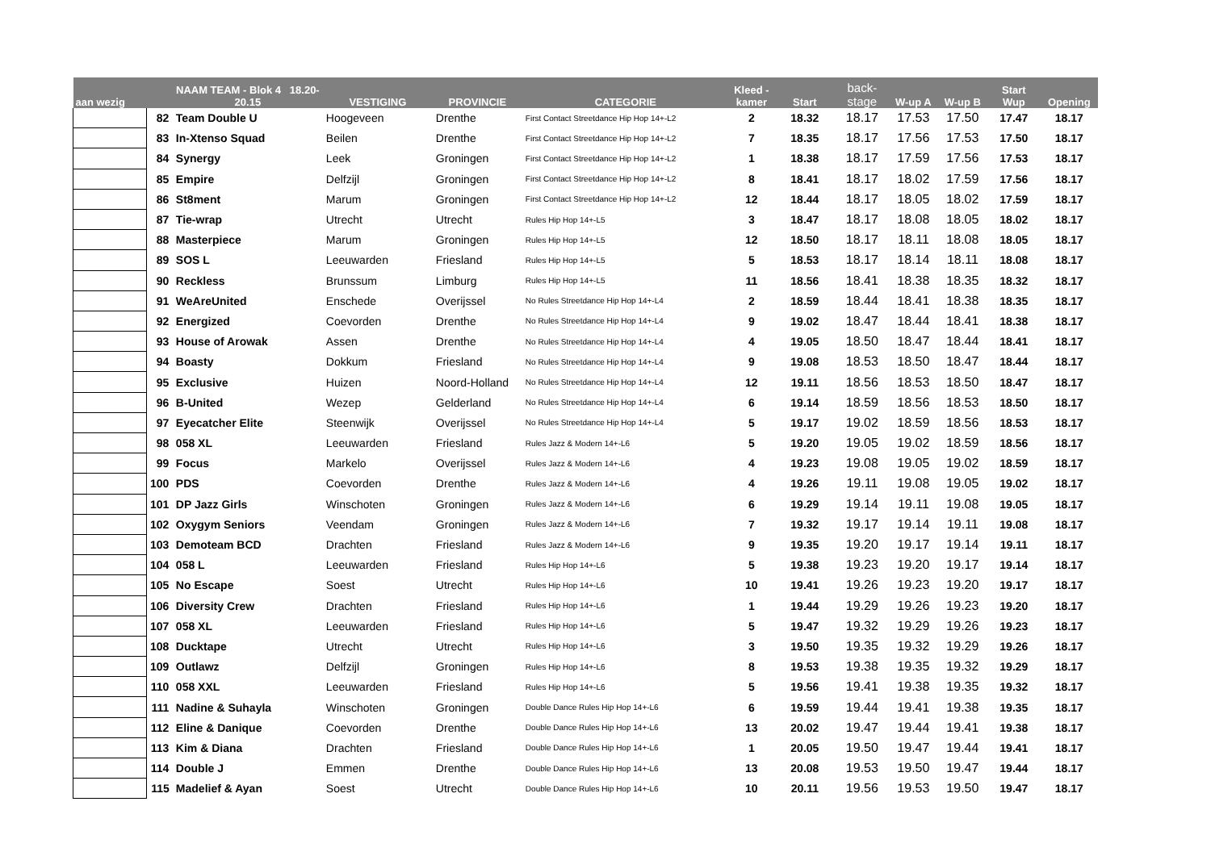| aan wezig | | NAAM TEAM - Blok 4 18.20- 20.15 | VESTIGING | PROVINCIE | CATEGORIE | Kleed - kamer | Start | back- stage | W-up A | W-up B | Start Wup | Opening |
| --- | --- | --- | --- | --- | --- | --- | --- | --- | --- | --- | --- | --- |
| | 82 | Team Double U | Hoogeveen | Drenthe | First Contact Streetdance Hip Hop 14+-L2 | 2 | 18.32 | 18.17 | 17.53 | 17.50 | 17.47 | 18.17 |
| | 83 | In-Xtenso Squad | Beilen | Drenthe | First Contact Streetdance Hip Hop 14+-L2 | 7 | 18.35 | 18.17 | 17.56 | 17.53 | 17.50 | 18.17 |
| | 84 | Synergy | Leek | Groningen | First Contact Streetdance Hip Hop 14+-L2 | 1 | 18.38 | 18.17 | 17.59 | 17.56 | 17.53 | 18.17 |
| | 85 | Empire | Delfzijl | Groningen | First Contact Streetdance Hip Hop 14+-L2 | 8 | 18.41 | 18.17 | 18.02 | 17.59 | 17.56 | 18.17 |
| | 86 | St8ment | Marum | Groningen | First Contact Streetdance Hip Hop 14+-L2 | 12 | 18.44 | 18.17 | 18.05 | 18.02 | 17.59 | 18.17 |
| | 87 | Tie-wrap | Utrecht | Utrecht | Rules Hip Hop 14+-L5 | 3 | 18.47 | 18.17 | 18.08 | 18.05 | 18.02 | 18.17 |
| | 88 | Masterpiece | Marum | Groningen | Rules Hip Hop 14+-L5 | 12 | 18.50 | 18.17 | 18.11 | 18.08 | 18.05 | 18.17 |
| | 89 | SOS L | Leeuwarden | Friesland | Rules Hip Hop 14+-L5 | 5 | 18.53 | 18.17 | 18.14 | 18.11 | 18.08 | 18.17 |
| | 90 | Reckless | Brunssum | Limburg | Rules Hip Hop 14+-L5 | 11 | 18.56 | 18.41 | 18.38 | 18.35 | 18.32 | 18.17 |
| | 91 | WeAreUnited | Enschede | Overijssel | No Rules Streetdance Hip Hop 14+-L4 | 2 | 18.59 | 18.44 | 18.41 | 18.38 | 18.35 | 18.17 |
| | 92 | Energized | Coevorden | Drenthe | No Rules Streetdance Hip Hop 14+-L4 | 9 | 19.02 | 18.47 | 18.44 | 18.41 | 18.38 | 18.17 |
| | 93 | House of Arowak | Assen | Drenthe | No Rules Streetdance Hip Hop 14+-L4 | 4 | 19.05 | 18.50 | 18.47 | 18.44 | 18.41 | 18.17 |
| | 94 | Boasty | Dokkum | Friesland | No Rules Streetdance Hip Hop 14+-L4 | 9 | 19.08 | 18.53 | 18.50 | 18.47 | 18.44 | 18.17 |
| | 95 | Exclusive | Huizen | Noord-Holland | No Rules Streetdance Hip Hop 14+-L4 | 12 | 19.11 | 18.56 | 18.53 | 18.50 | 18.47 | 18.17 |
| | 96 | B-United | Wezep | Gelderland | No Rules Streetdance Hip Hop 14+-L4 | 6 | 19.14 | 18.59 | 18.56 | 18.53 | 18.50 | 18.17 |
| | 97 | Eyecatcher Elite | Steenwijk | Overijssel | No Rules Streetdance Hip Hop 14+-L4 | 5 | 19.17 | 19.02 | 18.59 | 18.56 | 18.53 | 18.17 |
| | 98 | 058 XL | Leeuwarden | Friesland | Rules Jazz & Modern 14+-L6 | 5 | 19.20 | 19.05 | 19.02 | 18.59 | 18.56 | 18.17 |
| | 99 | Focus | Markelo | Overijssel | Rules Jazz & Modern 14+-L6 | 4 | 19.23 | 19.08 | 19.05 | 19.02 | 18.59 | 18.17 |
| | 100 | PDS | Coevorden | Drenthe | Rules Jazz & Modern 14+-L6 | 4 | 19.26 | 19.11 | 19.08 | 19.05 | 19.02 | 18.17 |
| | 101 | DP Jazz Girls | Winschoten | Groningen | Rules Jazz & Modern 14+-L6 | 6 | 19.29 | 19.14 | 19.11 | 19.08 | 19.05 | 18.17 |
| | 102 | Oxygym Seniors | Veendam | Groningen | Rules Jazz & Modern 14+-L6 | 7 | 19.32 | 19.17 | 19.14 | 19.11 | 19.08 | 18.17 |
| | 103 | Demoteam BCD | Drachten | Friesland | Rules Jazz & Modern 14+-L6 | 9 | 19.35 | 19.20 | 19.17 | 19.14 | 19.11 | 18.17 |
| | 104 | 058 L | Leeuwarden | Friesland | Rules Hip Hop 14+-L6 | 5 | 19.38 | 19.23 | 19.20 | 19.17 | 19.14 | 18.17 |
| | 105 | No Escape | Soest | Utrecht | Rules Hip Hop 14+-L6 | 10 | 19.41 | 19.26 | 19.23 | 19.20 | 19.17 | 18.17 |
| | 106 | Diversity Crew | Drachten | Friesland | Rules Hip Hop 14+-L6 | 1 | 19.44 | 19.29 | 19.26 | 19.23 | 19.20 | 18.17 |
| | 107 | 058 XL | Leeuwarden | Friesland | Rules Hip Hop 14+-L6 | 5 | 19.47 | 19.32 | 19.29 | 19.26 | 19.23 | 18.17 |
| | 108 | Ducktape | Utrecht | Utrecht | Rules Hip Hop 14+-L6 | 3 | 19.50 | 19.35 | 19.32 | 19.29 | 19.26 | 18.17 |
| | 109 | Outlawz | Delfzijl | Groningen | Rules Hip Hop 14+-L6 | 8 | 19.53 | 19.38 | 19.35 | 19.32 | 19.29 | 18.17 |
| | 110 | 058 XXL | Leeuwarden | Friesland | Rules Hip Hop 14+-L6 | 5 | 19.56 | 19.41 | 19.38 | 19.35 | 19.32 | 18.17 |
| | 111 | Nadine & Suhayla | Winschoten | Groningen | Double Dance Rules Hip Hop 14+-L6 | 6 | 19.59 | 19.44 | 19.41 | 19.38 | 19.35 | 18.17 |
| | 112 | Eline & Danique | Coevorden | Drenthe | Double Dance Rules Hip Hop 14+-L6 | 13 | 20.02 | 19.47 | 19.44 | 19.41 | 19.38 | 18.17 |
| | 113 | Kim & Diana | Drachten | Friesland | Double Dance Rules Hip Hop 14+-L6 | 1 | 20.05 | 19.50 | 19.47 | 19.44 | 19.41 | 18.17 |
| | 114 | Double J | Emmen | Drenthe | Double Dance Rules Hip Hop 14+-L6 | 13 | 20.08 | 19.53 | 19.50 | 19.47 | 19.44 | 18.17 |
| | 115 | Madelief & Ayan | Soest | Utrecht | Double Dance Rules Hip Hop 14+-L6 | 10 | 20.11 | 19.56 | 19.53 | 19.50 | 19.47 | 18.17 |